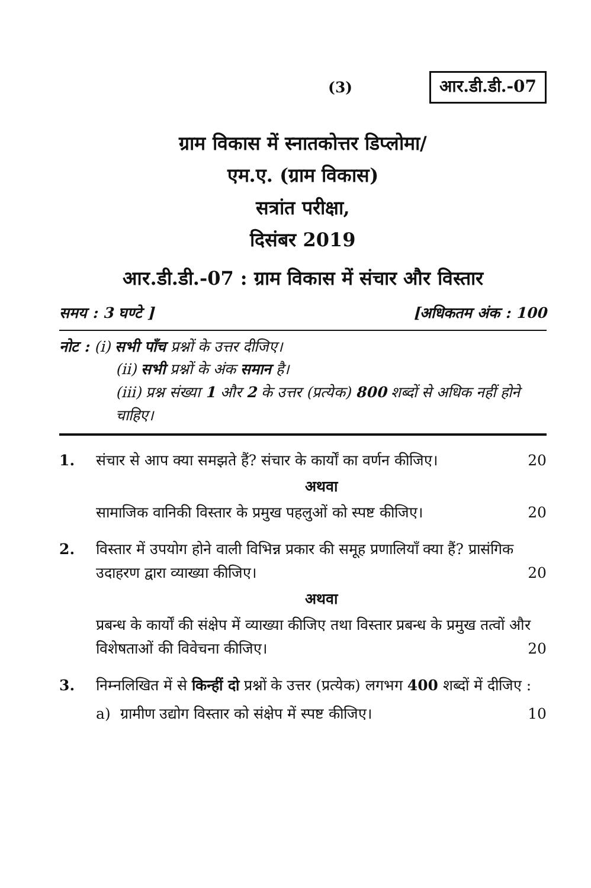(3) आर.डी.डी.-07
ग्राम विकास में स्नातकोत्तर डिप्लोमा/
एम.ए. (ग्राम विकास)
सत्रांत परीक्षा,
दिसंबर 2019
आर.डी.डी.-07 : ग्राम विकास में संचार और विस्तार
समय : 3 घण्टे ] [अधिकतम अंक : 100
नोट : (i) सभी पाँच प्रश्नों के उत्तर दीजिए।
(ii) सभी प्रश्नों के अंक समान है।
(iii) प्रश्न संख्या 1 और 2 के उत्तर (प्रत्येक) 800 शब्दों से अधिक नहीं होने चाहिए।
1. संचार से आप क्या समझते हैं? संचार के कार्यों का वर्णन कीजिए। 20
अथवा
सामाजिक वानिकी विस्तार के प्रमुख पहलुओं को स्पष्ट कीजिए। 20
2. विस्तार में उपयोग होने वाली विभिन्न प्रकार की समूह प्रणालियाँ क्या हैं? प्रासंगिक उदाहरण द्वारा व्याख्या कीजिए। 20
अथवा
प्रबन्ध के कार्यों की संक्षेप में व्याख्या कीजिए तथा विस्तार प्रबन्ध के प्रमुख तत्वों और विशेषताओं की विवेचना कीजिए। 20
3. निम्नलिखित में से किन्हीं दो प्रश्नों के उत्तर (प्रत्येक) लगभग 400 शब्दों में दीजिए :
a) ग्रामीण उद्योग विस्तार को संक्षेप में स्पष्ट कीजिए। 10